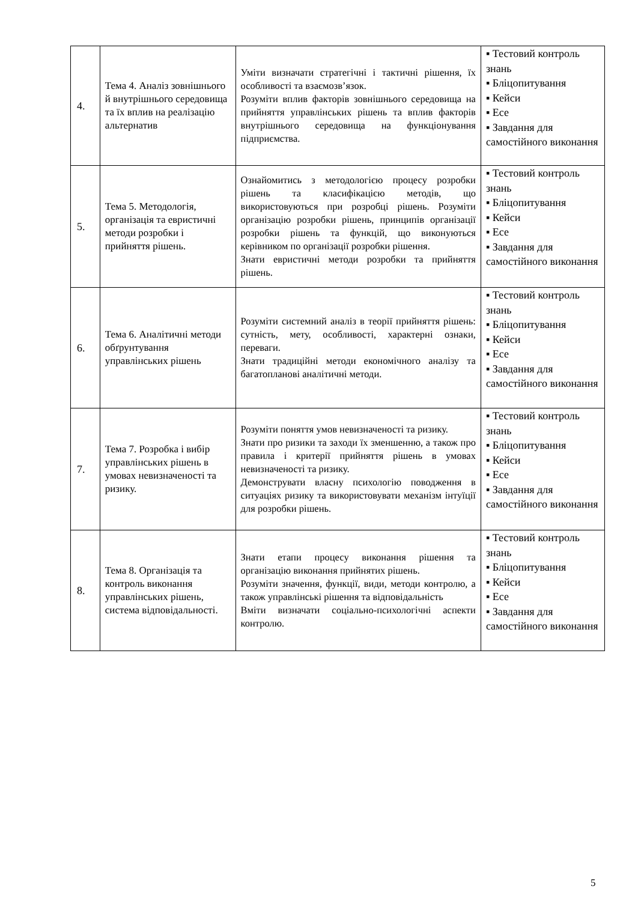| 4. | Тема 4. Аналіз зовнішнього й внутрішнього середовища та їх вплив на реалізацію альтернатив | Уміти визначати стратегічні і тактичні рішення, їх особливості та взаємозв’язок. Розуміти вплив факторів зовнішнього середовища на прийняття управлінських рішень та вплив факторів внутрішнього середовища на функціонування підприємства. | ▪ Тестовий контроль знань ▪ Бліцопитування ▪ Кейси ▪ Есе ▪ Завдання для самостійного виконання |
| 5. | Тема 5. Методологія, організація та евристичні методи розробки і прийняття рішень. | Ознайомитись з методологією процесу розробки рішень та класифікацією методів, що використовуються при розробці рішень. Розуміти організацію розробки рішень, принципів організації розробки рішень та функцій, що виконуються керівником по організації розробки рішення. Знати евристичні методи розробки та прийняття рішень. | ▪ Тестовий контроль знань ▪ Бліцопитування ▪ Кейси ▪ Есе ▪ Завдання для самостійного виконання |
| 6. | Тема 6. Аналітичні методи обґрунтування управлінських рішень | Розуміти системний аналіз в теорії прийняття рішень: сутність, мету, особливості, характерні ознаки, переваги. Знати традиційні методи економічного аналізу та багатопланові аналітичні методи. | ▪ Тестовий контроль знань ▪ Бліцопитування ▪ Кейси ▪ Есе ▪ Завдання для самостійного виконання |
| 7. | Тема 7. Розробка і вибір управлінських рішень в умовах невизначеності та ризику. | Розуміти поняття умов невизначеності та ризику. Знати про ризики та заходи їх зменшенню, а також про правила і критерії прийняття рішень в умовах невизначеності та ризику. Демонструвати власну психологію поводження в ситуаціях ризику та використовувати механізм інтуїції для розробки рішень. | ▪ Тестовий контроль знань ▪ Бліцопитування ▪ Кейси ▪ Есе ▪ Завдання для самостійного виконання |
| 8. | Тема 8. Організація та контроль виконання управлінських рішень, система відповідальності. | Знати етапи процесу виконання рішення та організацію виконання прийнятих рішень. Розуміти значення, функції, види, методи контролю, а також управлінські рішення та відповідальність Вміти визначати соціально-психологічні аспекти контролю. | ▪ Тестовий контроль знань ▪ Бліцопитування ▪ Кейси ▪ Есе ▪ Завдання для самостійного виконання |
5